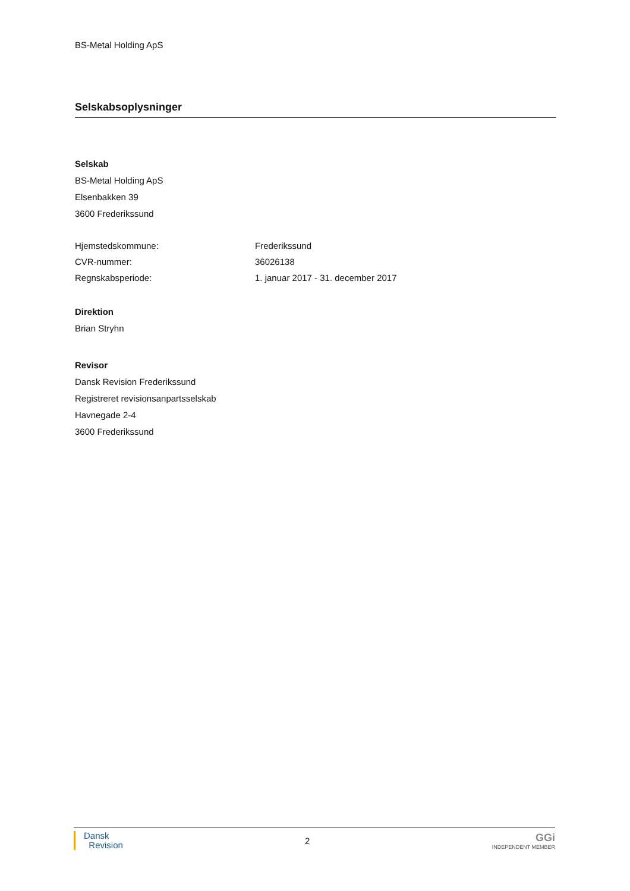BS-Metal Holding ApS
Selskabsoplysninger
Selskab
BS-Metal Holding ApS
Elsenbakken 39
3600 Frederikssund
Hjemstedskommune: Frederikssund
CVR-nummer: 36026138
Regnskabsperiode: 1. januar 2017 - 31. december 2017
Direktion
Brian Stryhn
Revisor
Dansk Revision Frederikssund
Registreret revisionsanpartsselskab
Havnegade 2-4
3600 Frederikssund
Dansk
Revision
2
GGi
INDEPENDENT MEMBER